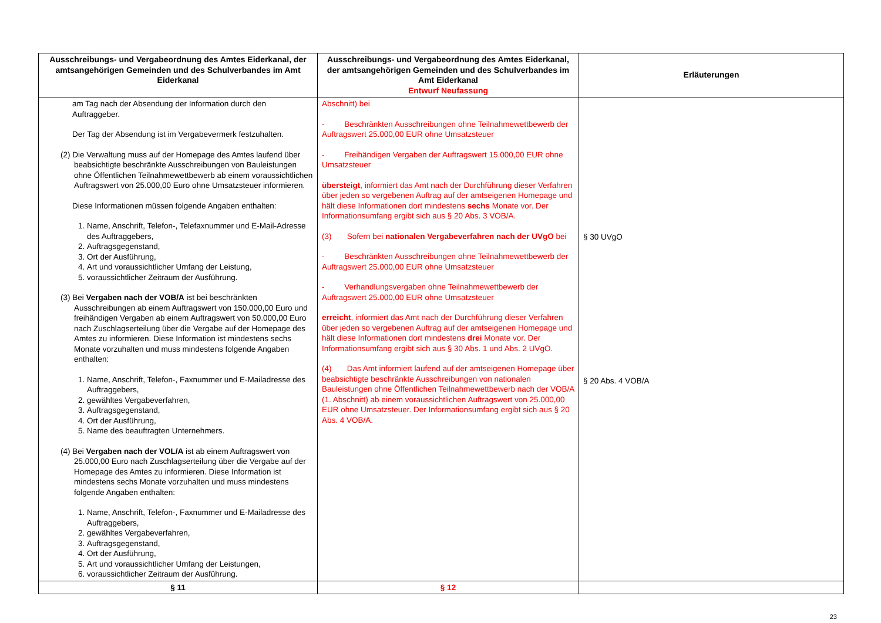| Ausschreibungs- und Vergabeordnung des Amtes Eiderkanal, der amtsangehörigen Gemeinden und des Schulverbandes im Amt Eiderkanal | Ausschreibungs- und Vergabeordnung des Amtes Eiderkanal, der amtsangehörigen Gemeinden und des Schulverbandes im Amt Eiderkanal Entwurf Neufassung | Erläuterungen |
| --- | --- | --- |
| am Tag nach der Absendung der Information durch den Auftraggeber. Der Tag der Absendung ist im Vergabevermerk festzuhalten. (2) Die Verwaltung muss auf der Homepage des Amtes laufend über beabsichtigte beschränkte Ausschreibungen von Bauleistungen ohne Öffentlichen Teilnahmewettbewerb ab einem voraussichtlichen Auftragswert von 25.000,00 Euro ohne Umsatzsteuer informieren. Diese Informationen müssen folgende Angaben enthalten: 1. Name, Anschrift, Telefon-, Telefaxnummer und E-Mail-Adresse des Auftraggebers, 2. Auftragsgegenstand, 3. Ort der Ausführung, 4. Art und voraussichtlicher Umfang der Leistung, 5. voraussichtlicher Zeitraum der Ausführung. (3) Bei Vergaben nach der VOB/A ist bei beschränkten Ausschreibungen ab einem Auftragswert von 150.000,00 Euro und freihändigen Vergaben ab einem Auftragswert von 50.000,00 Euro nach Zuschlagserteilung über die Vergabe auf der Homepage des Amtes zu informieren. Diese Information ist mindestens sechs Monate vorzuhalten und muss mindestens folgende Angaben enthalten: 1. Name, Anschrift, Telefon-, Faxnummer und E-Mailadresse des Auftraggebers, 2. gewähltes Vergabeverfahren, 3. Auftragsgegenstand, 4. Ort der Ausführung, 5. Name des beauftragten Unternehmers. (4) Bei Vergaben nach der VOL/A ist ab einem Auftragswert von 25.000,00 Euro nach Zuschlagserteilung über die Vergabe auf der Homepage des Amtes zu informieren. Diese Information ist mindestens sechs Monate vorzuhalten und muss mindestens folgende Angaben enthalten: 1. Name, Anschrift, Telefon-, Faxnummer und E-Mailadresse des Auftraggebers, 2. gewähltes Vergabeverfahren, 3. Auftragsgegenstand, 4. Ort der Ausführung, 5. Art und voraussichtlicher Umfang der Leistungen, 6. voraussichtlicher Zeitraum der Ausführung. | Abschnitt) bei - Beschränkten Ausschreibungen ohne Teilnahmewettbewerb der Auftragswert 25.000,00 EUR ohne Umsatzsteuer - Freihändigen Vergaben der Auftragswert 15.000,00 EUR ohne Umsatzsteuer übersteigt , informiert das Amt nach der Durchführung dieser Verfahren über jeden so vergebenen Auftrag auf der amtseigenen Homepage und hält diese Informationen dort mindestens sechs Monate vor. Der Informationsumfang ergibt sich aus § 20 Abs. 3 VOB/A. (3) Sofern bei nationalen Vergabeverfahren nach der UVgO bei - Beschränkten Ausschreibungen ohne Teilnahmewettbewerb der Auftragswert 25.000,00 EUR ohne Umsatzsteuer - Verhandlungsvergaben ohne Teilnahmewettbewerb der Auftragswert 25.000,00 EUR ohne Umsatzsteuer erreicht , informiert das Amt nach der Durchführung dieser Verfahren über jeden so vergebenen Auftrag auf der amtseigenen Homepage und hält diese Informationen dort mindestens drei Monate vor. Der Informationsumfang ergibt sich aus § 30 Abs. 1 und Abs. 2 UVgO. (4) Das Amt informiert laufend auf der amtseigenen Homepage über beabsichtigte beschränkte Ausschreibungen von nationalen Bauleistungen ohne Öffentlichen Teilnahmewettbewerb nach der VOB/A (1. Abschnitt) ab einem voraussichtlichen Auftragswert von 25.000,00 EUR ohne Umsatzsteuer. Der Informationsumfang ergibt sich aus § 20 Abs. 4 VOB/A. | § 30 UVgO § 20 Abs. 4 VOB/A |
| § 11 | § 12 | |
23